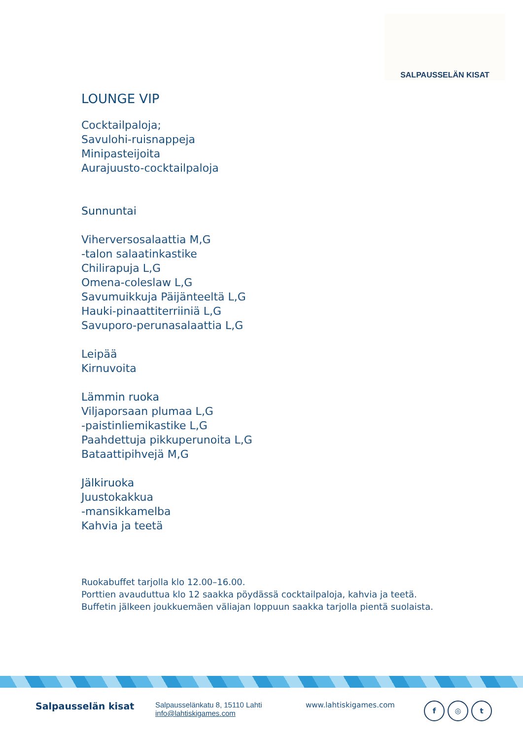SALPAUSSELÄN KISAT
LOUNGE VIP
Cocktailpaloja;
Savulohi-ruisnappeja
Minipasteijoita
Aurajuusto-cocktailpaloja
Sunnuntai
Viherversosalaattia M,G
-talon salaatinkastike
Chilirapuja L,G
Omena-coleslaw L,G
Savumuikkuja Päijänteeltä L,G
Hauki-pinaattiterriiniä L,G
Savuporo-perunasalaattia L,G
Leipää
Kirnuvoita
Lämmin ruoka
Viljaporsaan plumaa L,G
-paistinliemikastike L,G
Paahdettuja pikkuperunoita L,G
Bataattipihvejä M,G
Jälkiruoka
Juustokakkua
-mansikkamelba
Kahvia ja teetä
Ruokabuffet tarjolla klo 12.00–16.00.
Porttien avauduttua klo 12 saakka pöydässä cocktailpaloja, kahvia ja teetä.
Buffetin jälkeen joukkuemäen väliajan loppuun saakka tarjolla pientä suolaista.
Salpausselän kisat
Salpausselänkatu 8, 15110 Lahti
info@lahtiskigames.com
www.lahtiskigames.com
f ◎ t